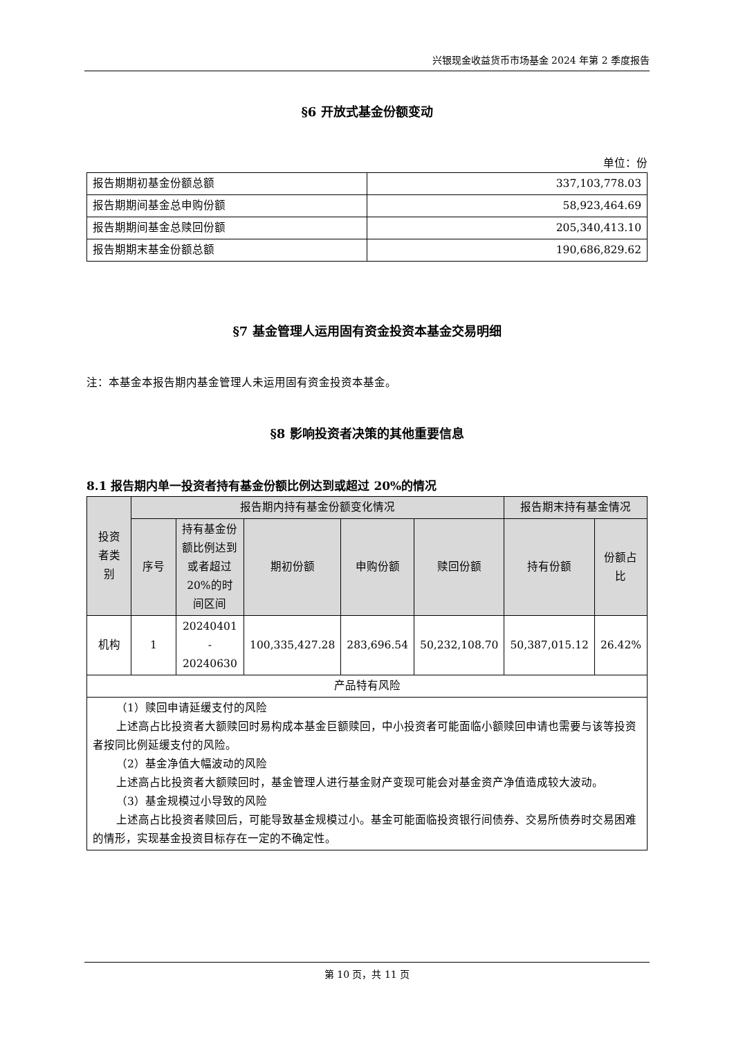兴银现金收益货币市场基金 2024 年第 2 季度报告
§6 开放式基金份额变动
单位：份
| 报告期期初基金份额总额 | 337,103,778.03 |
| 报告期期间基金总申购份额 | 58,923,464.69 |
| 报告期期间基金总赎回份额 | 205,340,413.10 |
| 报告期期末基金份额总额 | 190,686,829.62 |
§7 基金管理人运用固有资金投资本基金交易明细
注：本基金本报告期内基金管理人未运用固有资金投资本基金。
§8 影响投资者决策的其他重要信息
8.1 报告期内单一投资者持有基金份额比例达到或超过 20%的情况
| 投资者类别 | 报告期内持有基金份额变化情况 | | | | | 报告期末持有基金情况 | |
| --- | --- | --- | --- | --- | --- | --- | --- |
| | 序号 | 持有基金份额比例达到或者超过 20%的时间区间 | 期初份额 | 申购份额 | 赎回份额 | 持有份额 | 份额占比 |
| 机构 | 1 | 20240401 - 20240630 | 100,335,427.28 | 283,696.54 | 50,232,108.70 | 50,387,015.12 | 26.42% |
| 产品特有风险 | | | | | | | |
| （1）赎回申请延缓支付的风险 上述高占比投资者大额赎回时易构成本基金巨额赎回，中小投资者可能面临小额赎回申请也需要与该等投资者按同比例延缓支付的风险。 （2）基金净值大幅波动的风险 上述高占比投资者大额赎回时，基金管理人进行基金财产变现可能会对基金资产净值造成较大波动。 （3）基金规模过小导致的风险 上述高占比投资者赎回后，可能导致基金规模过小。基金可能面临投资银行间债券、交易所债券时交易困难的情形，实现基金投资目标存在一定的不确定性。 | | | | | | | |
第 10 页，共 11 页